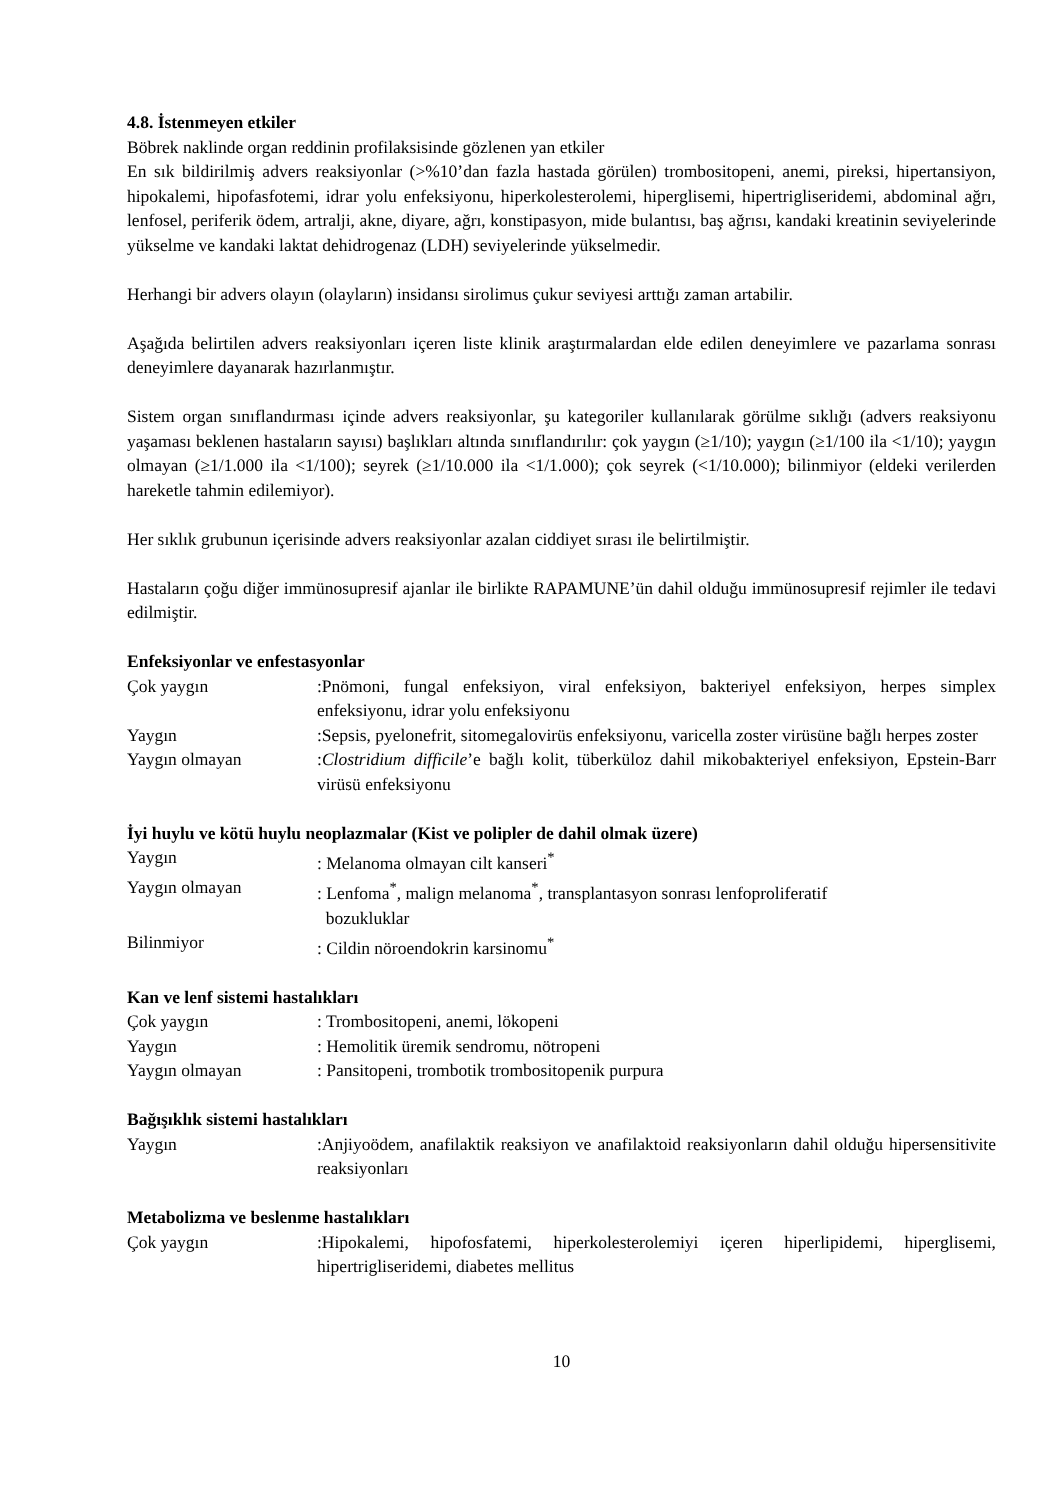4.8. İstenmeyen etkiler
Böbrek naklinde organ reddinin profilaksisinde gözlenen yan etkiler
En sık bildirilmiş advers reaksiyonlar (>%10’dan fazla hastada görülen) trombositopeni, anemi, pireksi, hipertansiyon, hipokalemi, hipofasfotemi, idrar yolu enfeksiyonu, hiperkolesterolemi, hiperglisemi, hipertrigliseridemi, abdominal ağrı, lenfosel, periferik ödem, artralji, akne, diyare, ağrı, konstipasyon, mide bulantısı, baş ağrısı, kandaki kreatinin seviyelerinde yükselme ve kandaki laktat dehidrogenaz (LDH) seviyelerinde yükselmedir.
Herhangi bir advers olayın (olayların) insidansı sirolimus çukur seviyesi arttığı zaman artabilir.
Aşağıda belirtilen advers reaksiyonları içeren liste klinik araştırmalardan elde edilen deneyimlere ve pazarlama sonrası deneyimlere dayanarak hazırlanmıştır.
Sistem organ sınıflandırması içinde advers reaksiyonlar, şu kategoriler kullanılarak görülme sıklığı (advers reaksiyonu yaşaması beklenen hastaların sayısı) başlıkları altında sınıflandırılır: çok yaygın (≥1/10); yaygın (≥1/100 ila <1/10); yaygın olmayan (≥1/1.000 ila <1/100); seyrek (≥1/10.000 ila <1/1.000); çok seyrek (<1/10.000); bilinmiyor (eldeki verilerden hareketle tahmin edilemiyor).
Her sıklık grubunun içerisinde advers reaksiyonlar azalan ciddiyet sırası ile belirtilmiştir.
Hastaların çoğu diğer immünosupresif ajanlar ile birlikte RAPAMUNE’ün dahil olduğu immünosupresif rejimler ile tedavi edilmiştir.
Enfeksiyonlar ve enfestasyonlar
Çok yaygın :Pnömoni, fungal enfeksiyon, viral enfeksiyon, bakteriyel enfeksiyon, herpes simplex enfeksiyonu, idrar yolu enfeksiyonu
Yaygın :Sepsis, pyelonefrit, sitomegalovirüs enfeksiyonu, varicella zoster virüsüne bağlı herpes zoster
Yaygın olmayan :Clostridium difficile’e bağlı kolit, tüberküloz dahil mikobakteriyel enfeksiyon, Epstein-Barr virüsü enfeksiyonu
İyi huylu ve kötü huylu neoplazmalar (Kist ve polipler de dahil olmak üzere)
Yaygın : Melanoma olmayan cilt kanseri<sup>*</sup>
Yaygın olmayan : Lenfoma<sup>*</sup>, malign melanoma<sup>*</sup>, transplantasyon sonrası lenfoproliferatif
bozukluklar
Bilinmiyor : Cildin nöroendokrin karsinomu<sup>*</sup>
Kan ve lenf sistemi hastalıkları
Çok yaygın : Trombositopeni, anemi, lökopeni
Yaygın : Hemolitik üremik sendromu, nötropeni
Yaygın olmayan : Pansitopeni, trombotik trombositopenik purpura
Bağışıklık sistemi hastalıkları
Yaygın :Anjiyoödem, anafilaktik reaksiyon ve anafilaktoid reaksiyonların dahil olduğu hipersensitivite reaksiyonları
Metabolizma ve beslenme hastalıkları
Çok yaygın :Hipokalemi, hipofosfatemi, hiperkolesterolemiyi içeren hiperlipidemi, hiperglisemi, hipertrigliseridemi, diabetes mellitus
10